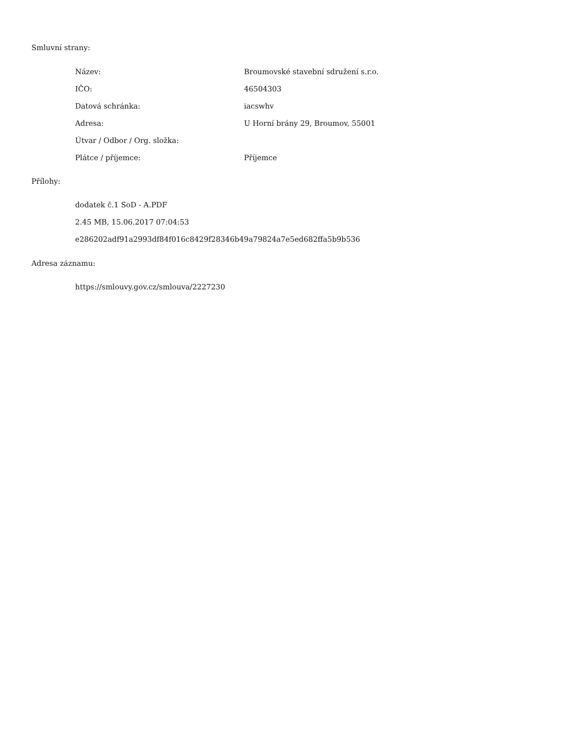Smluvní strany:
| Název: | Broumovské stavební sdružení s.r.o. |
| IČO: | 46504303 |
| Datová schránka: | iacswhv |
| Adresa: | U Horní brány 29, Broumov, 55001 |
| Útvar / Odbor / Org. složka: | |
| Plátce / příjemce: | Příjemce |
Přílohy:
dodatek č.1 SoD - A.PDF
2.45 MB, 15.06.2017 07:04:53
e286202adf91a2993df84f016c8429f28346b49a79824a7e5ed682ffa5b9b536
Adresa záznamu:
https://smlouvy.gov.cz/smlouva/2227230